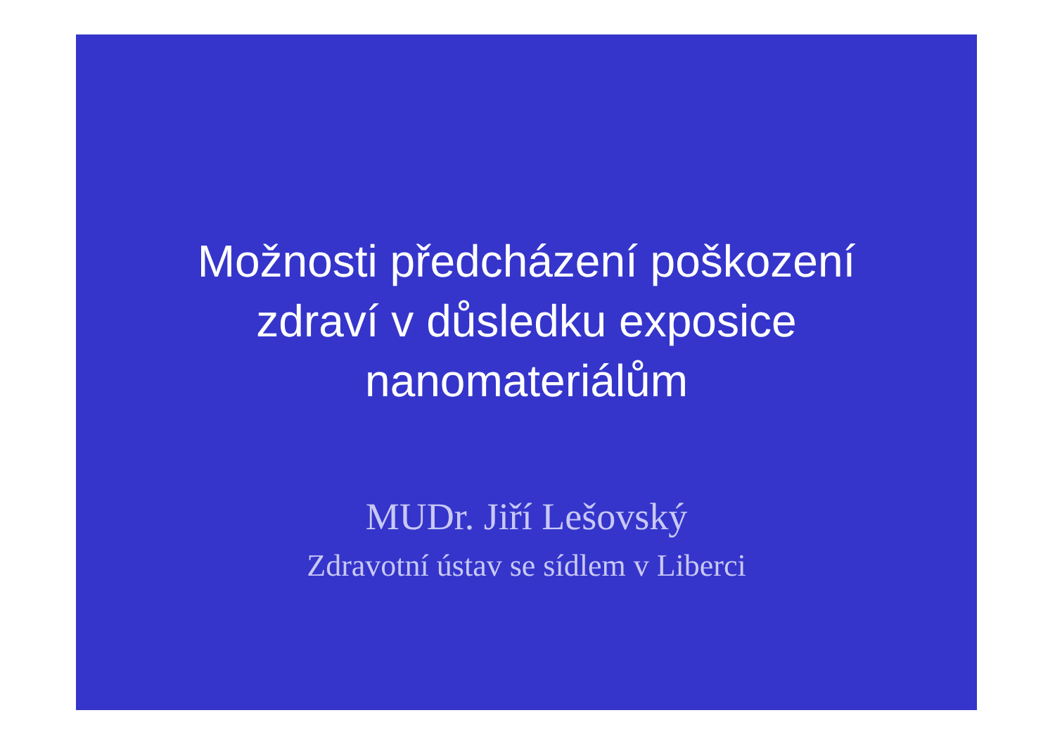Možnosti předcházení poškození
zdraví v důsledku exposice
nanomateriálům
MUDr. Jiří Lešovský
Zdravotní ústav se sídlem v Liberci